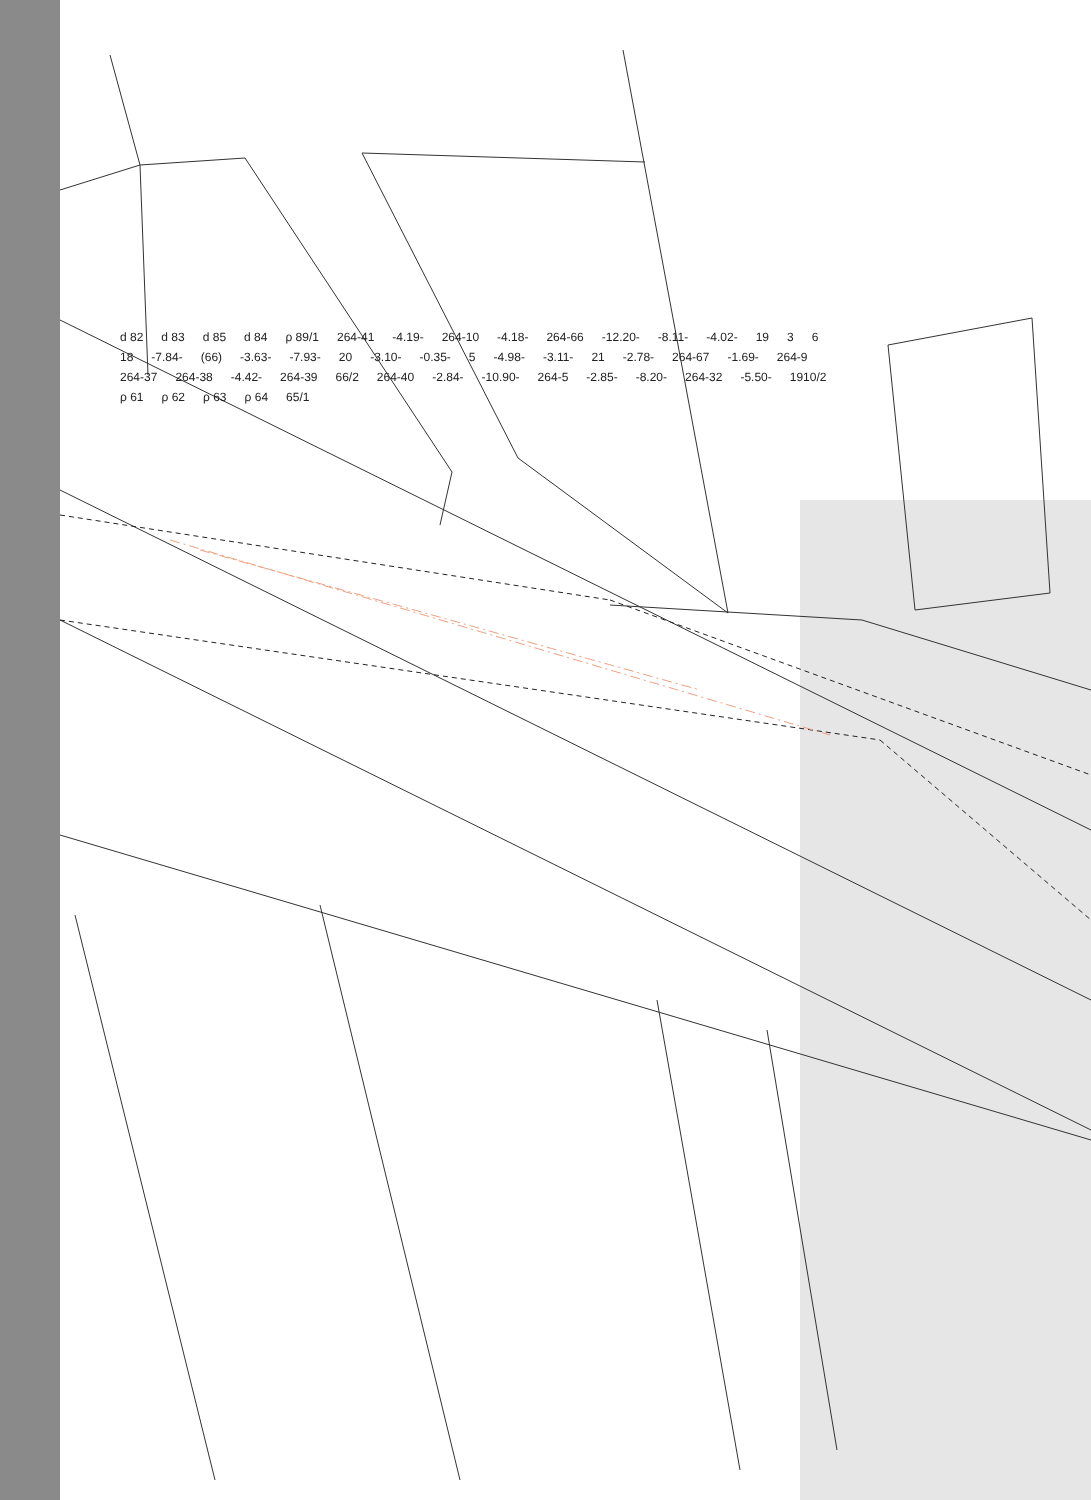d 82 d 83 d 85 d 84 ρ 89/1 264-41 -4.19- 264-10 -4.18- 264-66 -12.20- -8.11- -4.02- 19 3 6 18 -7.84- (66) -3.63- -7.93- 20 -3.10- -0.35- 5 -4.98- -3.11- 21 -2.78- 264-67 -1.69- 264-9 264-37 264-38 -4.42- 264-39 66/2 264-40 -2.84- -10.90- 264-5 -2.85- -8.20- 264-32 -5.50- 1910/2 ρ 61 ρ 62 ρ 63 ρ 64 65/1